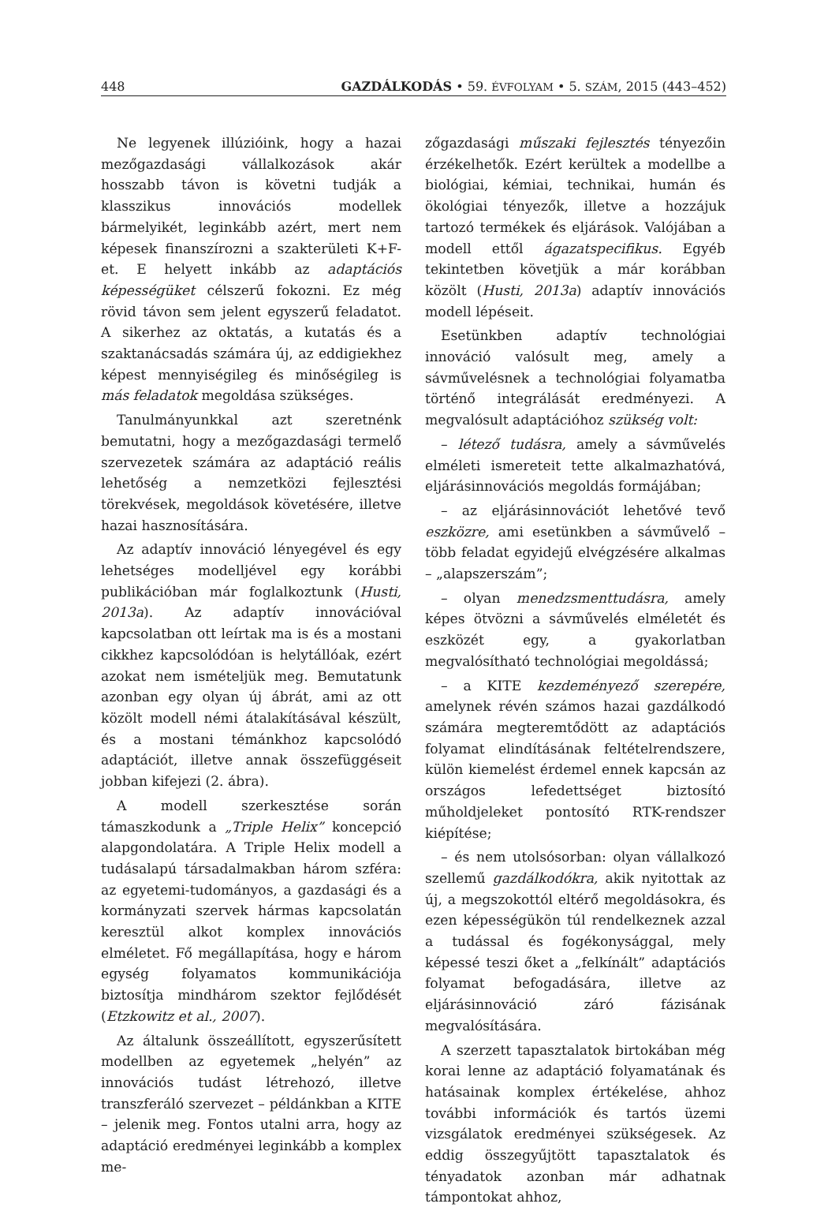448 GAZDÁLKODÁS • 59. ÉVFOLYAM • 5. SZÁM, 2015 (443–452)
Ne legyenek illúzióink, hogy a hazai mezőgazdasági vállalkozások akár hosszabb távon is követni tudják a klasszikus innovációs modellek bármelyikét, leginkább azért, mert nem képesek finanszírozni a szakterületi K+F-et. E helyett inkább az adaptációs képességüket célszerű fokozni. Ez még rövid távon sem jelent egyszerű feladatot. A sikerhez az oktatás, a kutatás és a szaktanácsadás számára új, az eddigiekhez képest mennyiségileg és minőségileg is más feladatok megoldása szükséges.
Tanulmányunkkal azt szeretnénk bemutatni, hogy a mezőgazdasági termelő szervezetek számára az adaptáció reális lehetőség a nemzetközi fejlesztési törekvések, megoldások követésére, illetve hazai hasznosítására.
Az adaptív innováció lényegével és egy lehetséges modelljével egy korábbi publikációban már foglalkoztunk (Husti, 2013a). Az adaptív innovációval kapcsolatban ott leírtak ma is és a mostani cikkhez kapcsolódóan is helytállóak, ezért azokat nem ismételjük meg. Bemutatunk azonban egy olyan új ábrát, ami az ott közölt modell némi átalakításával készült, és a mostani témánkhoz kapcsolódó adaptációt, illetve annak összefüggéseit jobban kifejezi (2. ábra).
A modell szerkesztése során támaszkodunk a „Triple Helix” koncepció alapgondolatára. A Triple Helix modell a tudásalapú társadalmakban három szféra: az egyetemi-tudományos, a gazdasági és a kormányzati szervek hármas kapcsolatán keresztül alkot komplex innovációs elméletet. Fő megállapítása, hogy e három egység folyamatos kommunikációja biztosítja mindhárom szektor fejlődését (Etzkowitz et al., 2007).
Az általunk összeállított, egyszerűsített modellben az egyetemek „helyén” az innovációs tudást létrehozó, illetve transzferáló szervezet – példánkban a KITE – jelenik meg. Fontos utalni arra, hogy az adaptáció eredményei leginkább a komplex me-
zőgazdasági műszaki fejlesztés tényezőin érzékelhetők. Ezért kerültek a modellbe a biológiai, kémiai, technikai, humán és ökológiai tényezők, illetve a hozzájuk tartozó termékek és eljárások. Valójában a modell ettől ágazatspecifikus. Egyéb tekintetben követjük a már korábban közölt (Husti, 2013a) adaptív innovációs modell lépéseit.
Esetünkben adaptív technológiai innováció valósult meg, amely a sávművelésnek a technológiai folyamatba történő integrálását eredményezi. A megvalósult adaptációhoz szükség volt:
– létező tudásra, amely a sávművelés elméleti ismereteit tette alkalmazhatóvá, eljárásinnovációs megoldás formájában;
– az eljárásinnovációt lehetővé tevő eszközre, ami esetünkben a sávművelő – több feladat egyidejű elvégzésére alkalmas – „alapszerszám”;
– olyan menedzsmenttudásra, amely képes ötvözni a sávművelés elméletét és eszközét egy, a gyakorlatban megvalósítható technológiai megoldássá;
– a KITE kezdeményező szerepére, amelynek révén számos hazai gazdálkodó számára megteremtődött az adaptációs folyamat elindításának feltételrendszere, külön kiemelést érdemel ennek kapcsán az országos lefedettséget biztosító műholdjeleket pontosító RTK-rendszer kiépítése;
– és nem utolsósorban: olyan vállalkozó szellemű gazdálkodókra, akik nyitottak az új, a megszokottól eltérő megoldásokra, és ezen képességükön túl rendelkeznek azzal a tudással és fogékonysággal, mely képessé teszi őket a „felkínált” adaptációs folyamat befogadására, illetve az eljárásinnováció záró fázisának megvalósítására.
A szerzett tapasztalatok birtokában még korai lenne az adaptáció folyamatának és hatásainak komplex értékelése, ahhoz további információk és tartós üzemi vizsgálatok eredményei szükségesek. Az eddig összegyűjtött tapasztalatok és tényadatok azonban már adhatnak támpontokat ahhoz,